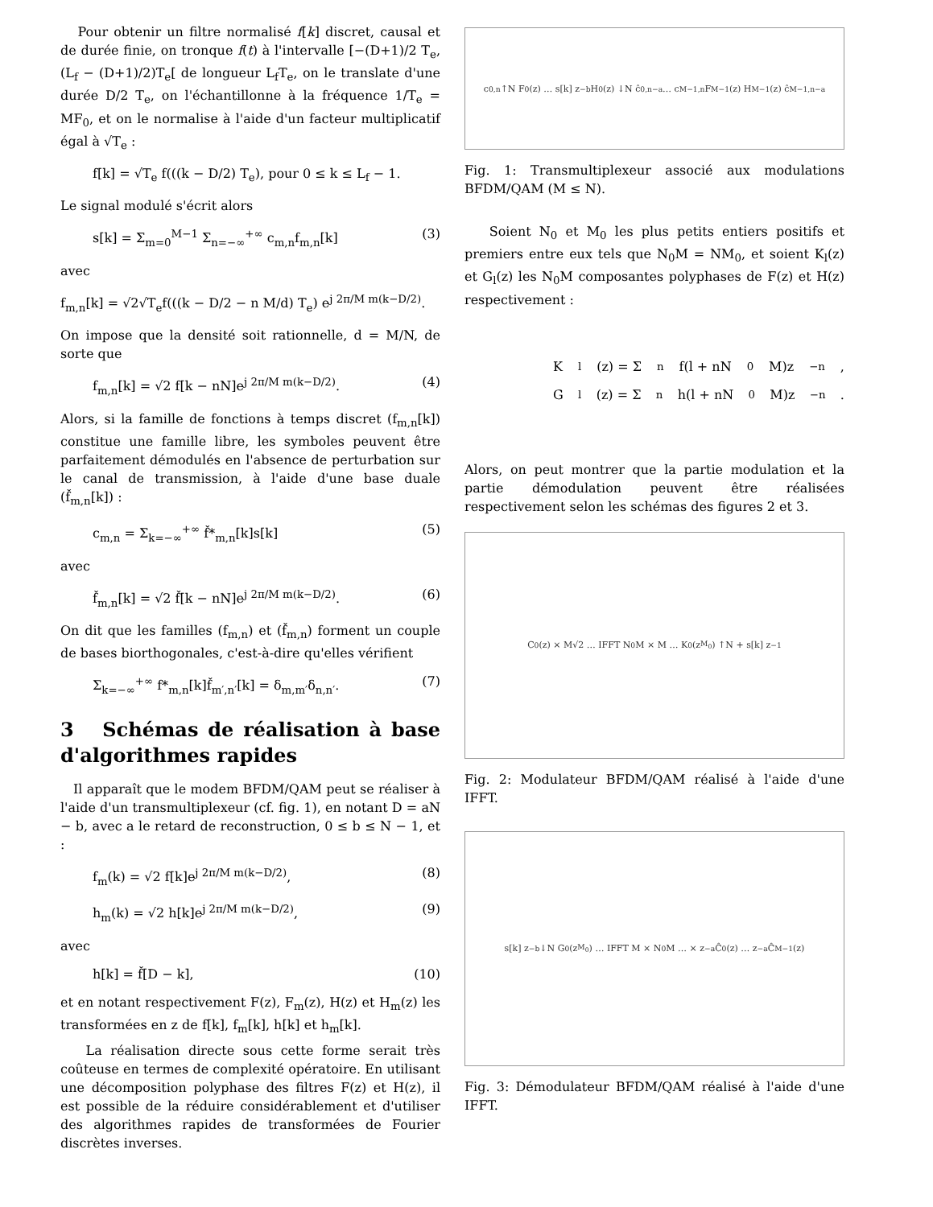Pour obtenir un filtre normalisé f[k] discret, causal et de durée finie, on tronque f(t) à l'intervalle [−(D+1)/2 T<sub>e</sub>, (L<sub>f</sub> − (D+1)/2)T<sub>e</sub>[ de longueur L<sub>f</sub>T<sub>e</sub>, on le translate d'une durée D/2 T<sub>e</sub>, on l'échantillonne à la fréquence 1/T<sub>e</sub> = MF<sub>0</sub>, et on le normalise à l'aide d'un facteur multiplicatif égal à √T<sub>e</sub> :
f[k] = √T<sub>e</sub> f(((k − D/2) T<sub>e</sub>), pour 0 ≤ k ≤ L<sub>f</sub> − 1.
Le signal modulé s'écrit alors
s[k] = Σ<sub>m=0</sub><sup>M−1</sup> Σ<sub>n=−∞</sub><sup>+∞</sup> c<sub>m,n</sub>f<sub>m,n</sub>[k] (3)
avec
f<sub>m,n</sub>[k] = √2√T<sub>e</sub>f(((k − D/2 − n M/d) T<sub>e</sub>) e<sup>j 2π/M m(k−D/2)</sup>.
On impose que la densité soit rationnelle, d = M/N, de sorte que
f<sub>m,n</sub>[k] = √2 f[k − nN]e<sup>j 2π/M m(k−D/2)</sup>. (4)
Alors, si la famille de fonctions à temps discret (f<sub>m,n</sub>[k]) constitue une famille libre, les symboles peuvent être parfaitement démodulés en l'absence de perturbation sur le canal de transmission, à l'aide d'une base duale (f̌<sub>m,n</sub>[k]) :
c<sub>m,n</sub> = Σ<sub>k=−∞</sub><sup>+∞</sup> f̌*<sub>m,n</sub>[k]s[k] (5)
avec
f̌<sub>m,n</sub>[k] = √2 f̌[k − nN]e<sup>j 2π/M m(k−D/2)</sup>. (6)
On dit que les familles (f<sub>m,n</sub>) et (f̌<sub>m,n</sub>) forment un couple de bases biorthogonales, c'est-à-dire qu'elles vérifient
Σ<sub>k=−∞</sub><sup>+∞</sup> f*<sub>m,n</sub>[k]f̌<sub>m′,n′</sub>[k] = δ<sub>m,m′</sub>δ<sub>n,n′</sub>. (7)
3 Schémas de réalisation à base d'algorithmes rapides
Il apparaît que le modem BFDM/QAM peut se réaliser à l'aide d'un transmultiplexeur (cf. fig. 1), en notant D = aN − b, avec a le retard de reconstruction, 0 ≤ b ≤ N − 1, et :
f<sub>m</sub>(k) = √2 f[k]e<sup>j 2π/M m(k−D/2)</sup>, (8)
h<sub>m</sub>(k) = √2 h[k]e<sup>j 2π/M m(k−D/2)</sup>, (9)
avec
h[k] = f̌[D − k], (10)
et en notant respectivement F(z), F<sub>m</sub>(z), H(z) et H<sub>m</sub>(z) les transformées en z de f[k], f<sub>m</sub>[k], h[k] et h<sub>m</sub>[k].
La réalisation directe sous cette forme serait très coûteuse en termes de complexité opératoire. En utilisant une décomposition polyphase des filtres F(z) et H(z), il est possible de la réduire considérablement et d'utiliser des algorithmes rapides de transformées de Fourier discrètes inverses.
c<sub>0,n</sub> ↑N F<sub>0</sub>(z) … s[k] z<sup>−b</sup> H<sub>0</sub>(z) ↓N ĉ<sub>0,n−a</sub> … c<sub>M−1,n</sub> F<sub>M−1</sub>(z) H<sub>M−1</sub>(z) ĉ<sub>M−1,n−a</sub>
Fig. 1: Transmultiplexeur associé aux modulations BFDM/QAM (M ≤ N).
Soient N<sub>0</sub> et M<sub>0</sub> les plus petits entiers positifs et premiers entre eux tels que N<sub>0</sub>M = NM<sub>0</sub>, et soient K<sub>l</sub>(z) et G<sub>l</sub>(z) les N<sub>0</sub>M composantes polyphases de F(z) et H(z) respectivement :
K<sub>l</sub>(z) = Σ<sub>n</sub> f(l + nN<sub>0</sub>M)z<sup>−n</sup>,
G<sub>l</sub>(z) = Σ<sub>n</sub> h(l + nN<sub>0</sub>M)z<sup>−n</sup>.
Alors, on peut montrer que la partie modulation et la partie démodulation peuvent être réalisées respectivement selon les schémas des figures 2 et 3.
C<sub>0</sub>(z) × M√2 … IFFT N<sub>0</sub>M × M … K<sub>0</sub>(z<sup>M<sub>0</sub></sup>) ↑N + s[k] z<sup>−1</sup>
Fig. 2: Modulateur BFDM/QAM réalisé à l'aide d'une IFFT.
s[k] z<sup>−b</sup> ↓N G<sub>0</sub>(z<sup>M<sub>0</sub></sup>) … IFFT M × N<sub>0</sub>M … × z<sup>−a</sup>Ĉ<sub>0</sub>(z) … z<sup>−a</sup>Ĉ<sub>M−1</sub>(z)
Fig. 3: Démodulateur BFDM/QAM réalisé à l'aide d'une IFFT.